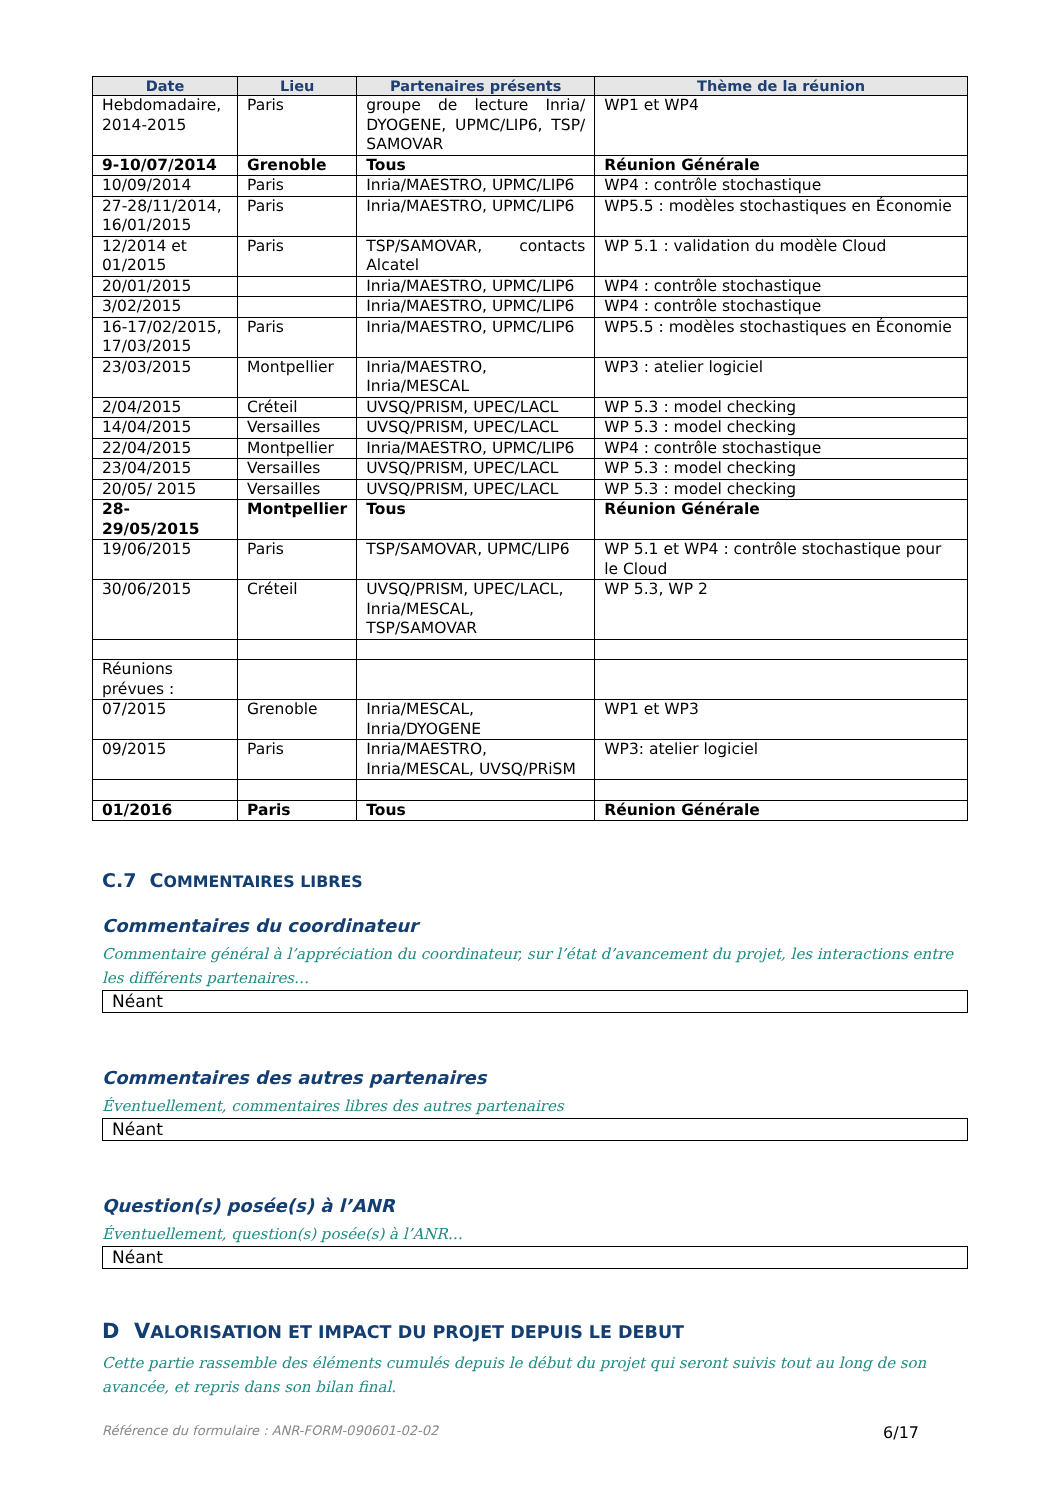| Date | Lieu | Partenaires présents | Thème de la réunion |
| --- | --- | --- | --- |
| Hebdomadaire, 2014-2015 | Paris | groupe de lecture Inria/ DYOGENE, UPMC/LIP6, TSP/ SAMOVAR | WP1 et WP4 |
| 9-10/07/2014 | Grenoble | Tous | Réunion Générale |
| 10/09/2014 | Paris | Inria/MAESTRO, UPMC/LIP6 | WP4 : contrôle stochastique |
| 27-28/11/2014, 16/01/2015 | Paris | Inria/MAESTRO, UPMC/LIP6 | WP5.5 : modèles stochastiques en Économie |
| 12/2014 et 01/2015 | Paris | TSP/SAMOVAR, contacts Alcatel | WP 5.1 : validation du modèle Cloud |
| 20/01/2015 | | Inria/MAESTRO, UPMC/LIP6 | WP4 : contrôle stochastique |
| 3/02/2015 | | Inria/MAESTRO, UPMC/LIP6 | WP4 : contrôle stochastique |
| 16-17/02/2015, 17/03/2015 | Paris | Inria/MAESTRO, UPMC/LIP6 | WP5.5 : modèles stochastiques en Économie |
| 23/03/2015 | Montpellier | Inria/MAESTRO, Inria/MESCAL | WP3 : atelier logiciel |
| 2/04/2015 | Créteil | UVSQ/PRISM, UPEC/LACL | WP 5.3 : model checking |
| 14/04/2015 | Versailles | UVSQ/PRISM, UPEC/LACL | WP 5.3 : model checking |
| 22/04/2015 | Montpellier | Inria/MAESTRO, UPMC/LIP6 | WP4 : contrôle stochastique |
| 23/04/2015 | Versailles | UVSQ/PRISM, UPEC/LACL | WP 5.3 : model checking |
| 20/05/ 2015 | Versailles | UVSQ/PRISM, UPEC/LACL | WP 5.3 : model checking |
| 28- 29/05/2015 | Montpellier | Tous | Réunion Générale |
| 19/06/2015 | Paris | TSP/SAMOVAR, UPMC/LIP6 | WP 5.1 et WP4 : contrôle stochastique pour le Cloud |
| 30/06/2015 | Créteil | UVSQ/PRISM, UPEC/LACL, Inria/MESCAL, TSP/SAMOVAR | WP 5.3, WP 2 |
| Réunions prévues : | | | |
| 07/2015 | Grenoble | Inria/MESCAL, Inria/DYOGENE | WP1 et WP3 |
| 09/2015 | Paris | Inria/MAESTRO, Inria/MESCAL, UVSQ/PRiSM | WP3: atelier logiciel |
| 01/2016 | Paris | Tous | Réunion Générale |
C.7 COMMENTAIRES LIBRES
Commentaires du coordinateur
Commentaire général à l’appréciation du coordinateur, sur l’état d’avancement du projet, les interactions entre les différents partenaires…
Néant
Commentaires des autres partenaires
Éventuellement, commentaires libres des autres partenaires
Néant
Question(s) posée(s) à l’ANR
Éventuellement, question(s) posée(s) à l’ANR…
Néant
D VALORISATION ET IMPACT DU PROJET DEPUIS LE DEBUT
Cette partie rassemble des éléments cumulés depuis le début du projet qui seront suivis tout au long de son avancée, et repris dans son bilan final.
Référence du formulaire : ANR-FORM-090601-02-02 6/17